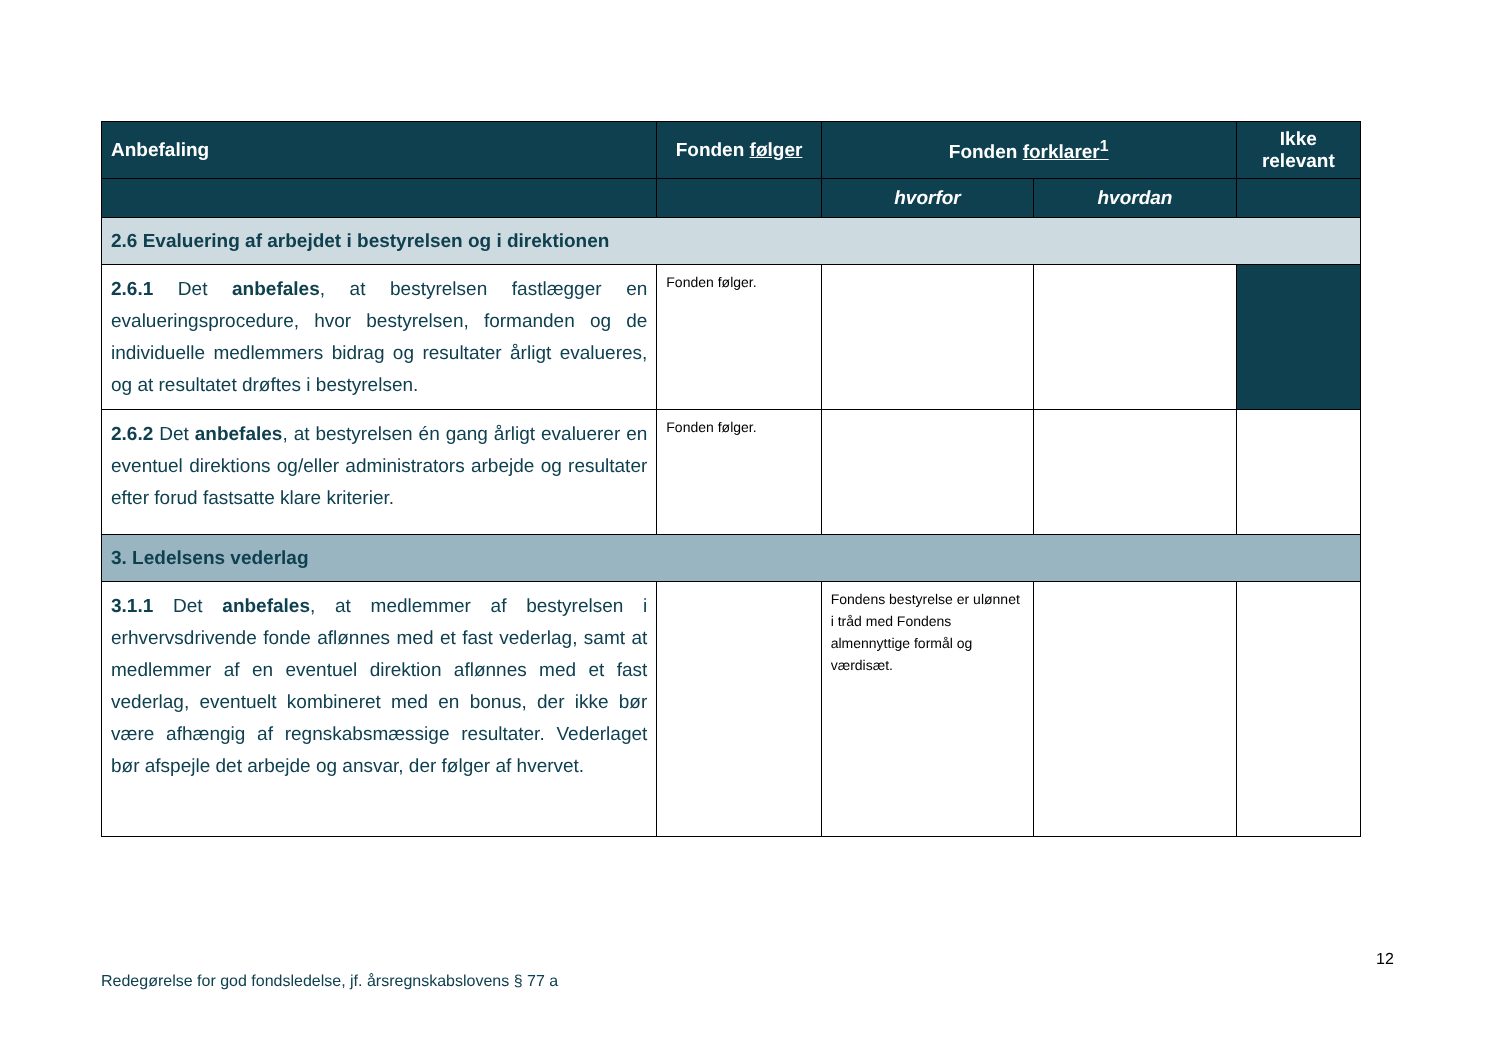| Anbefaling | Fonden følger | Fonden forklarer<sup>1</sup> | | Ikke relevant |
| --- | --- | --- | --- | --- |
| | | hvorfor | hvordan | |
| 2.6 Evaluering af arbejdet i bestyrelsen og i direktionen | | | | |
| 2.6.1 Det anbefales , at bestyrelsen fastlægger en evalueringsprocedure, hvor bestyrelsen, formanden og de individuelle medlemmers bidrag og resultater årligt evalueres, og at resultatet drøftes i bestyrelsen. | Fonden følger. | | | |
| 2.6.2 Det anbefales , at bestyrelsen én gang årligt evaluerer en eventuel direktions og/eller administrators arbejde og resultater efter forud fastsatte klare kriterier. | Fonden følger. | | | |
| 3. Ledelsens vederlag | | | | |
| 3.1.1 Det anbefales , at medlemmer af bestyrelsen i erhvervsdrivende fonde aflønnes med et fast vederlag, samt at medlemmer af en eventuel direktion aflønnes med et fast vederlag, eventuelt kombineret med en bonus, der ikke bør være afhængig af regnskabsmæssige resultater. Vederlaget bør afspejle det arbejde og ansvar, der følger af hvervet. | | Fondens bestyrelse er ulønnet i tråd med Fondens almennyttige formål og værdisæt. | | |
12
Redegørelse for god fondsledelse, jf. årsregnskabslovens § 77 a